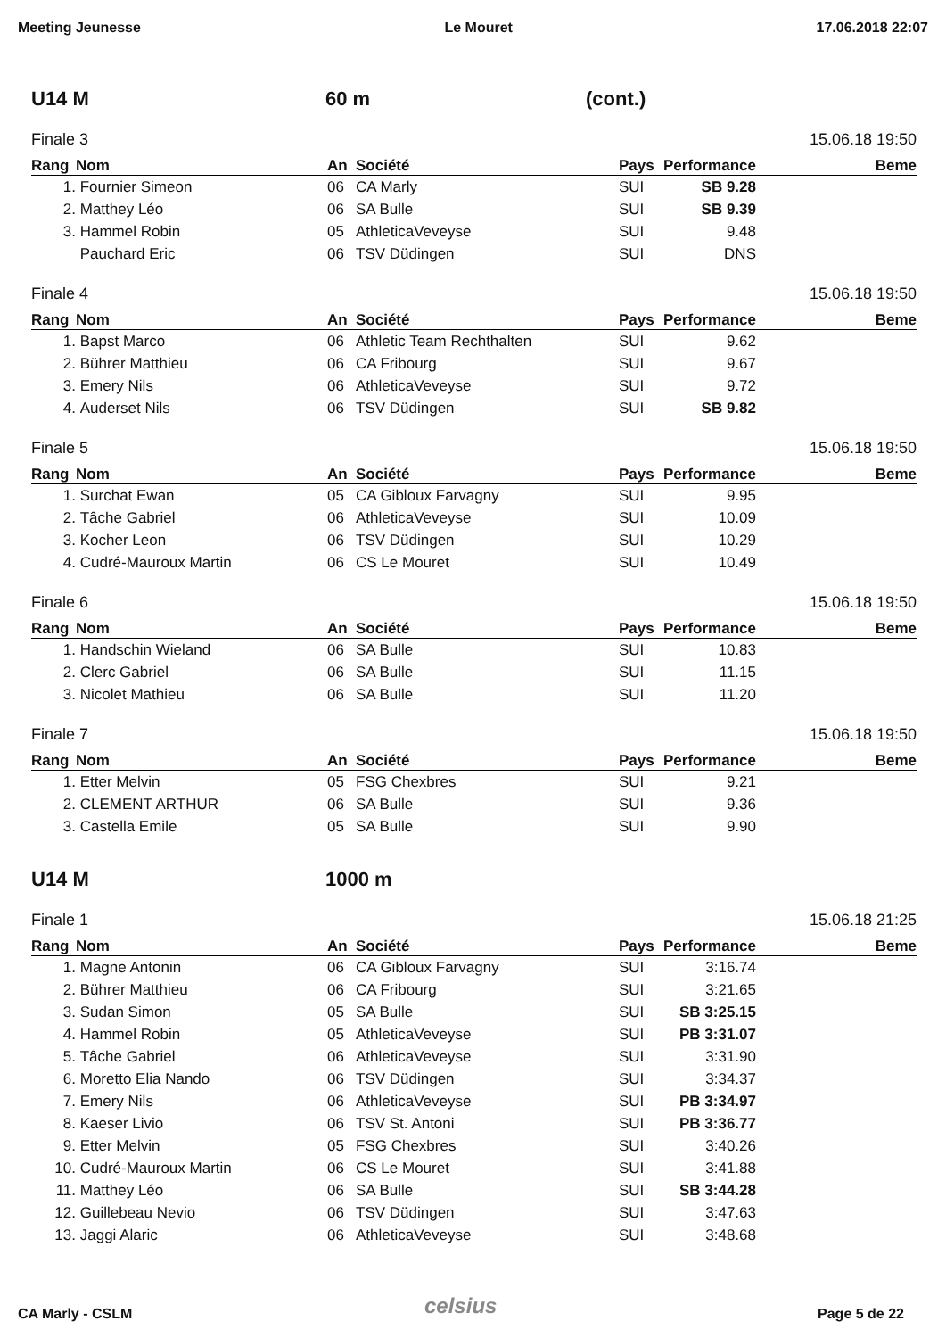Meeting Jeunesse Le Mouret 17.06.2018 22:07
U14 M 60 m (cont.)
Finale 3 15.06.18 19:50
| Rang | Nom | An | Société | Pays | Performance | Beme |
| --- | --- | --- | --- | --- | --- | --- |
| 1. | Fournier Simeon | 06 | CA Marly | SUI | SB 9.28 | |
| 2. | Matthey Léo | 06 | SA Bulle | SUI | SB 9.39 | |
| 3. | Hammel Robin | 05 | AthleticaVeveyse | SUI | 9.48 | |
| | Pauchard Eric | 06 | TSV Düdingen | SUI | DNS | |
Finale 4 15.06.18 19:50
| Rang | Nom | An | Société | Pays | Performance | Beme |
| --- | --- | --- | --- | --- | --- | --- |
| 1. | Bapst Marco | 06 | Athletic Team Rechthalten | SUI | 9.62 | |
| 2. | Bührer Matthieu | 06 | CA Fribourg | SUI | 9.67 | |
| 3. | Emery Nils | 06 | AthleticaVeveyse | SUI | 9.72 | |
| 4. | Auderset Nils | 06 | TSV Düdingen | SUI | SB 9.82 | |
Finale 5 15.06.18 19:50
| Rang | Nom | An | Société | Pays | Performance | Beme |
| --- | --- | --- | --- | --- | --- | --- |
| 1. | Surchat Ewan | 05 | CA Gibloux Farvagny | SUI | 9.95 | |
| 2. | Tâche Gabriel | 06 | AthleticaVeveyse | SUI | 10.09 | |
| 3. | Kocher Leon | 06 | TSV Düdingen | SUI | 10.29 | |
| 4. | Cudré-Mauroux Martin | 06 | CS Le Mouret | SUI | 10.49 | |
Finale 6 15.06.18 19:50
| Rang | Nom | An | Société | Pays | Performance | Beme |
| --- | --- | --- | --- | --- | --- | --- |
| 1. | Handschin Wieland | 06 | SA Bulle | SUI | 10.83 | |
| 2. | Clerc Gabriel | 06 | SA Bulle | SUI | 11.15 | |
| 3. | Nicolet Mathieu | 06 | SA Bulle | SUI | 11.20 | |
Finale 7 15.06.18 19:50
| Rang | Nom | An | Société | Pays | Performance | Beme |
| --- | --- | --- | --- | --- | --- | --- |
| 1. | Etter Melvin | 05 | FSG Chexbres | SUI | 9.21 | |
| 2. | CLEMENT ARTHUR | 06 | SA Bulle | SUI | 9.36 | |
| 3. | Castella Emile | 05 | SA Bulle | SUI | 9.90 | |
U14 M 1000 m
Finale 1 15.06.18 21:25
| Rang | Nom | An | Société | Pays | Performance | Beme |
| --- | --- | --- | --- | --- | --- | --- |
| 1. | Magne Antonin | 06 | CA Gibloux Farvagny | SUI | 3:16.74 | |
| 2. | Bührer Matthieu | 06 | CA Fribourg | SUI | 3:21.65 | |
| 3. | Sudan Simon | 05 | SA Bulle | SUI | SB 3:25.15 | |
| 4. | Hammel Robin | 05 | AthleticaVeveyse | SUI | PB 3:31.07 | |
| 5. | Tâche Gabriel | 06 | AthleticaVeveyse | SUI | 3:31.90 | |
| 6. | Moretto Elia Nando | 06 | TSV Düdingen | SUI | 3:34.37 | |
| 7. | Emery Nils | 06 | AthleticaVeveyse | SUI | PB 3:34.97 | |
| 8. | Kaeser Livio | 06 | TSV St. Antoni | SUI | PB 3:36.77 | |
| 9. | Etter Melvin | 05 | FSG Chexbres | SUI | 3:40.26 | |
| 10. | Cudré-Mauroux Martin | 06 | CS Le Mouret | SUI | 3:41.88 | |
| 11. | Matthey Léo | 06 | SA Bulle | SUI | SB 3:44.28 | |
| 12. | Guillebeau Nevio | 06 | TSV Düdingen | SUI | 3:47.63 | |
| 13. | Jaggi Alaric | 06 | AthleticaVeveyse | SUI | 3:48.68 | |
celsius
CA Marly - CSLM Page 5 de 22